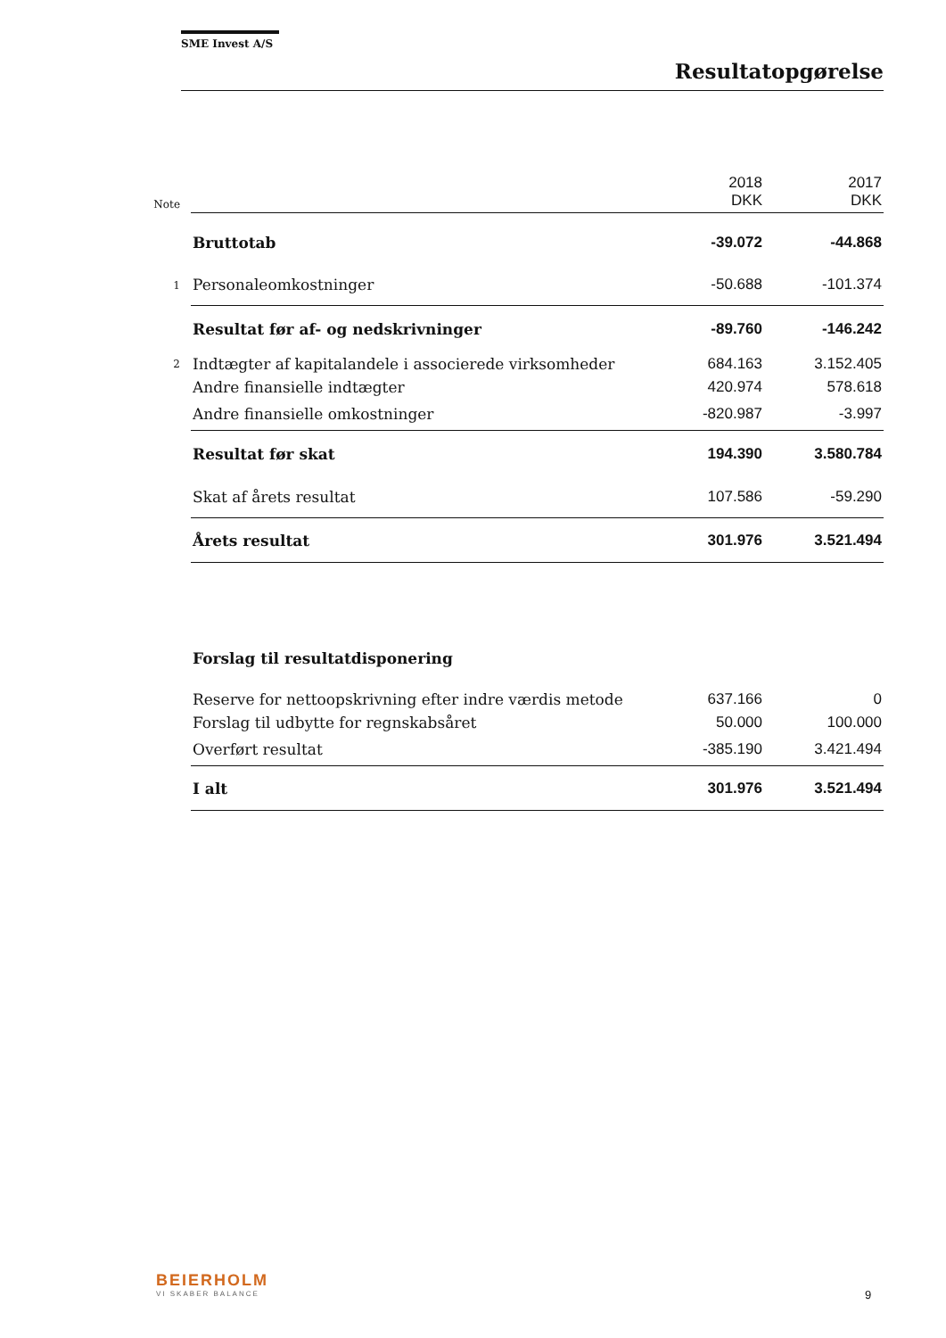SME Invest A/S
Resultatopgørelse
| Note | | 2018 DKK | 2017 DKK |
| --- | --- | --- | --- |
| | Bruttotab | -39.072 | -44.868 |
| 1 | Personaleomkostninger | -50.688 | -101.374 |
| | Resultat før af- og nedskrivninger | -89.760 | -146.242 |
| 2 | Indtægter af kapitalandele i associerede virksomheder | 684.163 | 3.152.405 |
| | Andre finansielle indtægter | 420.974 | 578.618 |
| | Andre finansielle omkostninger | -820.987 | -3.997 |
| | Resultat før skat | 194.390 | 3.580.784 |
| | Skat af årets resultat | 107.586 | -59.290 |
| | Årets resultat | 301.976 | 3.521.494 |
| | Forslag til resultatdisponering | | |
| | Reserve for nettoopskrivning efter indre værdis metode | 637.166 | 0 |
| | Forslag til udbytte for regnskabsåret | 50.000 | 100.000 |
| | Overført resultat | -385.190 | 3.421.494 |
| | I alt | 301.976 | 3.521.494 |
BEIERHOLM
VI SKABER BALANCE
9